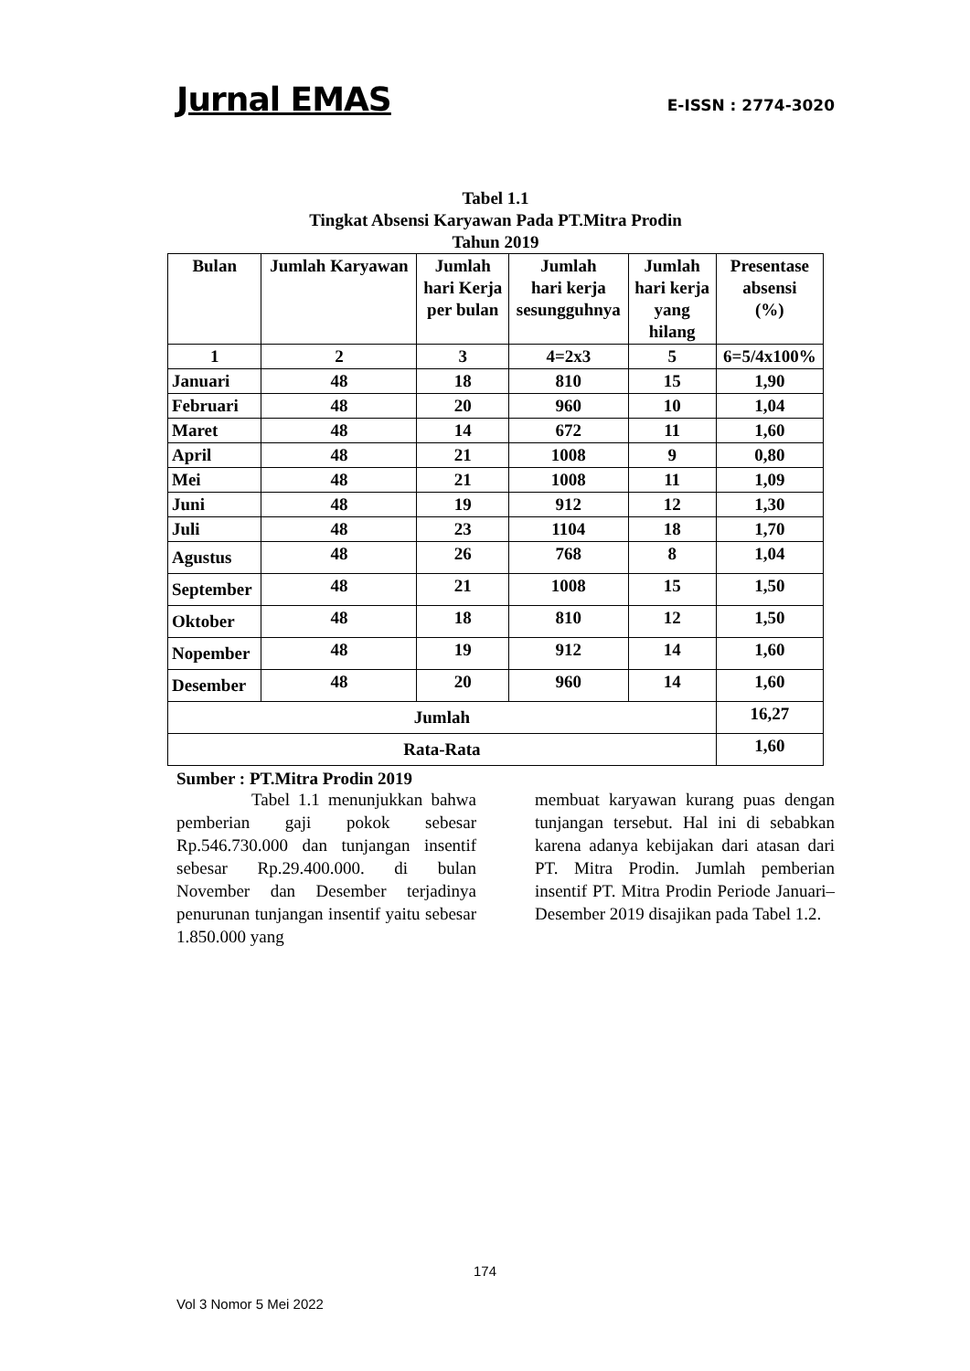Jurnal EMAS E-ISSN : 2774-3020
Tabel 1.1
Tingkat Absensi Karyawan Pada PT.Mitra Prodin
Tahun 2019
| Bulan | Jumlah Karyawan | Jumlah hari Kerja per bulan | Jumlah hari kerja sesungguhnya | Jumlah hari kerja yang hilang | Presentase absensi (%) |
| 1 | 2 | 3 | 4=2x3 | 5 | 6=5/4x100% |
| Januari | 48 | 18 | 810 | 15 | 1,90 |
| Februari | 48 | 20 | 960 | 10 | 1,04 |
| Maret | 48 | 14 | 672 | 11 | 1,60 |
| April | 48 | 21 | 1008 | 9 | 0,80 |
| Mei | 48 | 21 | 1008 | 11 | 1,09 |
| Juni | 48 | 19 | 912 | 12 | 1,30 |
| Juli | 48 | 23 | 1104 | 18 | 1,70 |
| Agustus | 48 | 26 | 768 | 8 | 1,04 |
| September | 48 | 21 | 1008 | 15 | 1,50 |
| Oktober | 48 | 18 | 810 | 12 | 1,50 |
| Nopember | 48 | 19 | 912 | 14 | 1,60 |
| Desember | 48 | 20 | 960 | 14 | 1,60 |
| Jumlah | | | | | 16,27 |
| Rata-Rata | | | | | 1,60 |
Sumber : PT.Mitra Prodin 2019
Tabel 1.1 menunjukkan bahwa pemberian gaji pokok sebesar Rp.546.730.000 dan tunjangan insentif sebesar Rp.29.400.000. di bulan November dan Desember terjadinya penurunan tunjangan insentif yaitu sebesar 1.850.000 yang
membuat karyawan kurang puas dengan tunjangan tersebut. Hal ini di sebabkan karena adanya kebijakan dari atasan dari PT. Mitra Prodin. Jumlah pemberian insentif PT. Mitra Prodin Periode Januari–Desember 2019 disajikan pada Tabel 1.2.
174
Vol 3 Nomor 5 Mei 2022